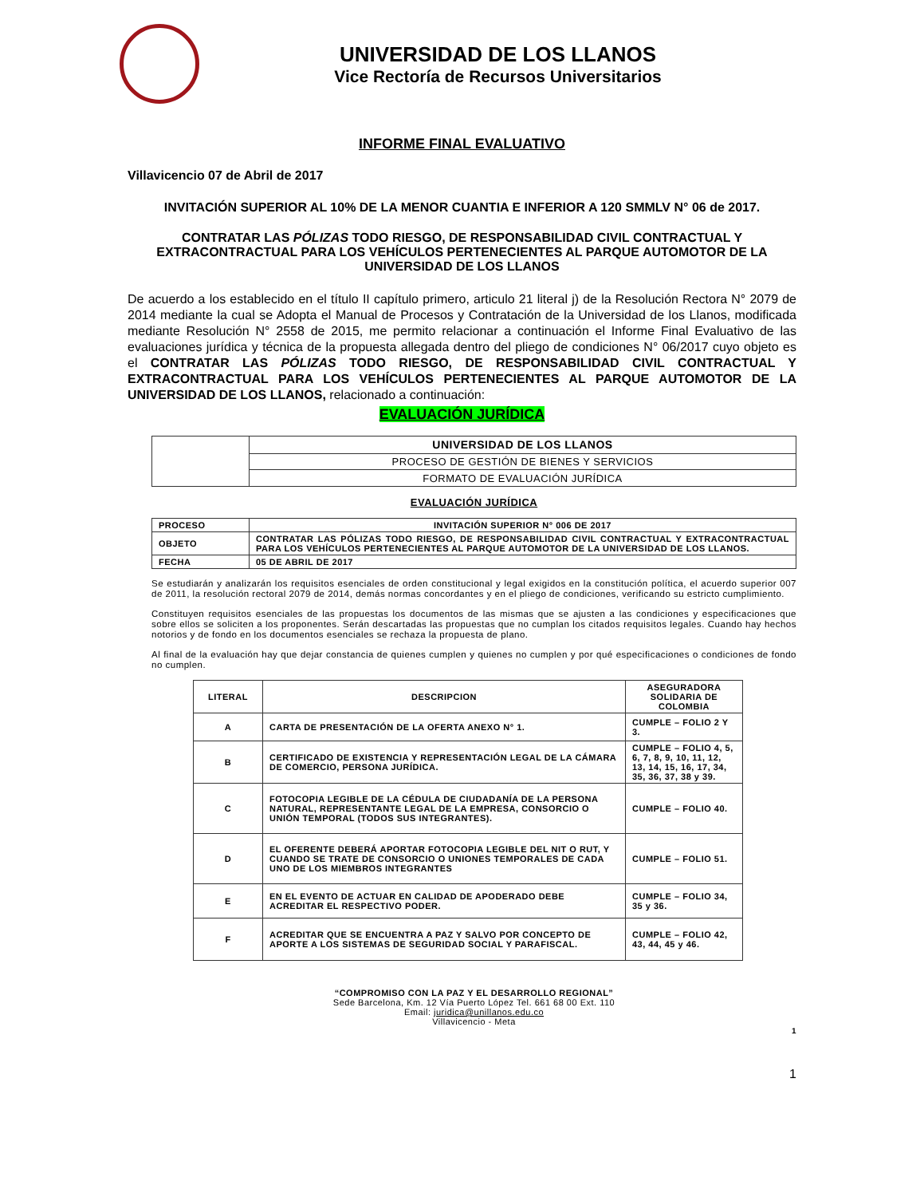UNIVERSIDAD DE LOS LLANOS
Vice Rectoría de Recursos Universitarios
INFORME FINAL EVALUATIVO
Villavicencio 07 de Abril de 2017
INVITACIÓN SUPERIOR AL 10% DE LA MENOR CUANTIA E INFERIOR A 120 SMMLV N° 06 de 2017.
CONTRATAR LAS PÓLIZAS TODO RIESGO, DE RESPONSABILIDAD CIVIL CONTRACTUAL Y EXTRACONTRACTUAL PARA LOS VEHÍCULOS PERTENECIENTES AL PARQUE AUTOMOTOR DE LA UNIVERSIDAD DE LOS LLANOS
De acuerdo a los establecido en el título II capítulo primero, articulo 21 literal j) de la Resolución Rectora N° 2079 de 2014 mediante la cual se Adopta el Manual de Procesos y Contratación de la Universidad de los Llanos, modificada mediante Resolución N° 2558 de 2015, me permito relacionar a continuación el Informe Final Evaluativo de las evaluaciones jurídica y técnica de la propuesta allegada dentro del pliego de condiciones N° 06/2017 cuyo objeto es el CONTRATAR LAS PÓLIZAS TODO RIESGO, DE RESPONSABILIDAD CIVIL CONTRACTUAL Y EXTRACONTRACTUAL PARA LOS VEHÍCULOS PERTENECIENTES AL PARQUE AUTOMOTOR DE LA UNIVERSIDAD DE LOS LLANOS, relacionado a continuación:
EVALUACIÓN JURÍDICA
| | UNIVERSIDAD DE LOS LLANOS |
| | PROCESO DE GESTIÓN DE BIENES Y SERVICIOS |
| | FORMATO DE EVALUACIÓN JURÍDICA |
EVALUACIÓN JURÍDICA
| PROCESO | INVITACIÓN SUPERIOR N° 006 DE 2017 |
| --- | --- |
| OBJETO | CONTRATAR LAS PÓLIZAS TODO RIESGO, DE RESPONSABILIDAD CIVIL CONTRACTUAL Y EXTRACONTRACTUAL PARA LOS VEHÍCULOS PERTENECIENTES AL PARQUE AUTOMOTOR DE LA UNIVERSIDAD DE LOS LLANOS. |
| FECHA | 05 DE ABRIL DE 2017 |
Se estudiarán y analizarán los requisitos esenciales de orden constitucional y legal exigidos en la constitución política, el acuerdo superior 007 de 2011, la resolución rectoral 2079 de 2014, demás normas concordantes y en el pliego de condiciones, verificando su estricto cumplimiento.
Constituyen requisitos esenciales de las propuestas los documentos de las mismas que se ajusten a las condiciones y especificaciones que sobre ellos se soliciten a los proponentes. Serán descartadas las propuestas que no cumplan los citados requisitos legales. Cuando hay hechos notorios y de fondo en los documentos esenciales se rechaza la propuesta de plano.
Al final de la evaluación hay que dejar constancia de quienes cumplen y quienes no cumplen y por qué especificaciones o condiciones de fondo no cumplen.
| LITERAL | DESCRIPCION | ASEGURADORA SOLIDARIA DE COLOMBIA |
| --- | --- | --- |
| A | CARTA DE PRESENTACIÓN DE LA OFERTA ANEXO N° 1. | CUMPLE – FOLIO 2 Y 3. |
| B | CERTIFICADO DE EXISTENCIA Y REPRESENTACIÓN LEGAL DE LA CÁMARA DE COMERCIO, PERSONA JURÍDICA. | CUMPLE – FOLIO 4, 5, 6, 7, 8, 9, 10, 11, 12, 13, 14, 15, 16, 17, 34, 35, 36, 37, 38 y 39. |
| C | FOTOCOPIA LEGIBLE DE LA CÉDULA DE CIUDADANÍA DE LA PERSONA NATURAL, REPRESENTANTE LEGAL DE LA EMPRESA, CONSORCIO O UNIÓN TEMPORAL (TODOS SUS INTEGRANTES). | CUMPLE – FOLIO 40. |
| D | EL OFERENTE DEBERÁ APORTAR FOTOCOPIA LEGIBLE DEL NIT O RUT, Y CUANDO SE TRATE DE CONSORCIO O UNIONES TEMPORALES DE CADA UNO DE LOS MIEMBROS INTEGRANTES | CUMPLE – FOLIO 51. |
| E | EN EL EVENTO DE ACTUAR EN CALIDAD DE APODERADO DEBE ACREDITAR EL RESPECTIVO PODER. | CUMPLE – FOLIO 34, 35 y 36. |
| F | ACREDITAR QUE SE ENCUENTRA A PAZ Y SALVO POR CONCEPTO DE APORTE A LOS SISTEMAS DE SEGURIDAD SOCIAL Y PARAFISCAL. | CUMPLE – FOLIO 42, 43, 44, 45 y 46. |
“COMPROMISO CON LA PAZ Y EL DESARROLLO REGIONAL”
Sede Barcelona, Km. 12 Vía Puerto López Tel. 661 68 00 Ext. 110
Email: juridica@unillanos.edu.co
Villavicencio - Meta
1
1